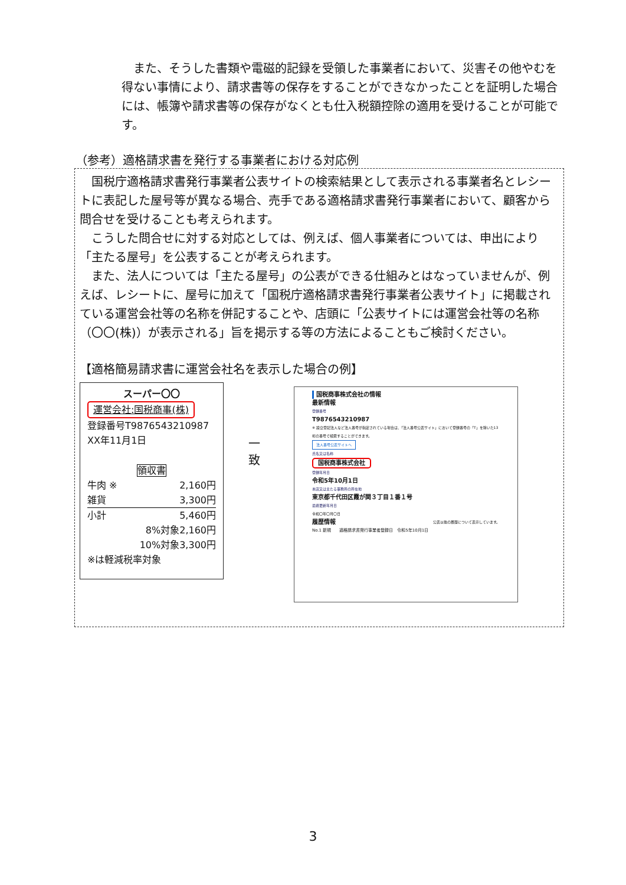また、そうした書類や電磁的記録を受領した事業者において、災害その他やむを得ない事情により、請求書等の保存をすることができなかったことを証明した場合には、帳簿や請求書等の保存がなくとも仕入税額控除の適用を受けることが可能です。
（参考）適格請求書を発行する事業者における対応例
　国税庁適格請求書発行事業者公表サイトの検索結果として表示される事業者名とレシートに表記した屋号等が異なる場合、売手である適格請求書発行事業者において、顧客から問合せを受けることも考えられます。
　こうした問合せに対する対応としては、例えば、個人事業者については、申出により「主たる屋号」を公表することが考えられます。
　また、法人については「主たる屋号」の公表ができる仕組みとはなっていませんが、例えば、レシートに、屋号に加えて「国税庁適格請求書発行事業者公表サイト」に掲載されている運営会社等の名称を併記することや、店頭に「公表サイトには運営会社等の名称（〇〇(株)）が表示される」旨を掲示する等の方法によることもご検討ください。
【適格簡易請求書に運営会社名を表示した場合の例】
スーパー〇〇
運営会社:国税商事(株)
登録番号T9876543210987
XX年11月1日
領収書
牛肉 ※ 2,160円
雑貨 3,300円
小計 5,460円
8%対象2,160円
10%対象3,300円
※は軽減税率対象
一 致
国税商事株式会社の情報
最新情報
登録番号
T9876543210987
※ 設立登記法人など法人番号が指定されている場合は、「法人番号公表サイト」において登録番号の「T」を除いた13桁の番号で検索することができます。
法人番号公表サイトへ
氏名又は名称
国税商事株式会社
登録年月日
令和5年10月1日
本店又は主たる事務所の所在地
東京都千代田区霞が関３丁目１番１号
最終更新年月日
令和〇年〇月〇日
履歴情報 公表以後の履歴について表示しています。
No.1 新規　　適格請求書発行事業者登録日　令和5年10月1日
3